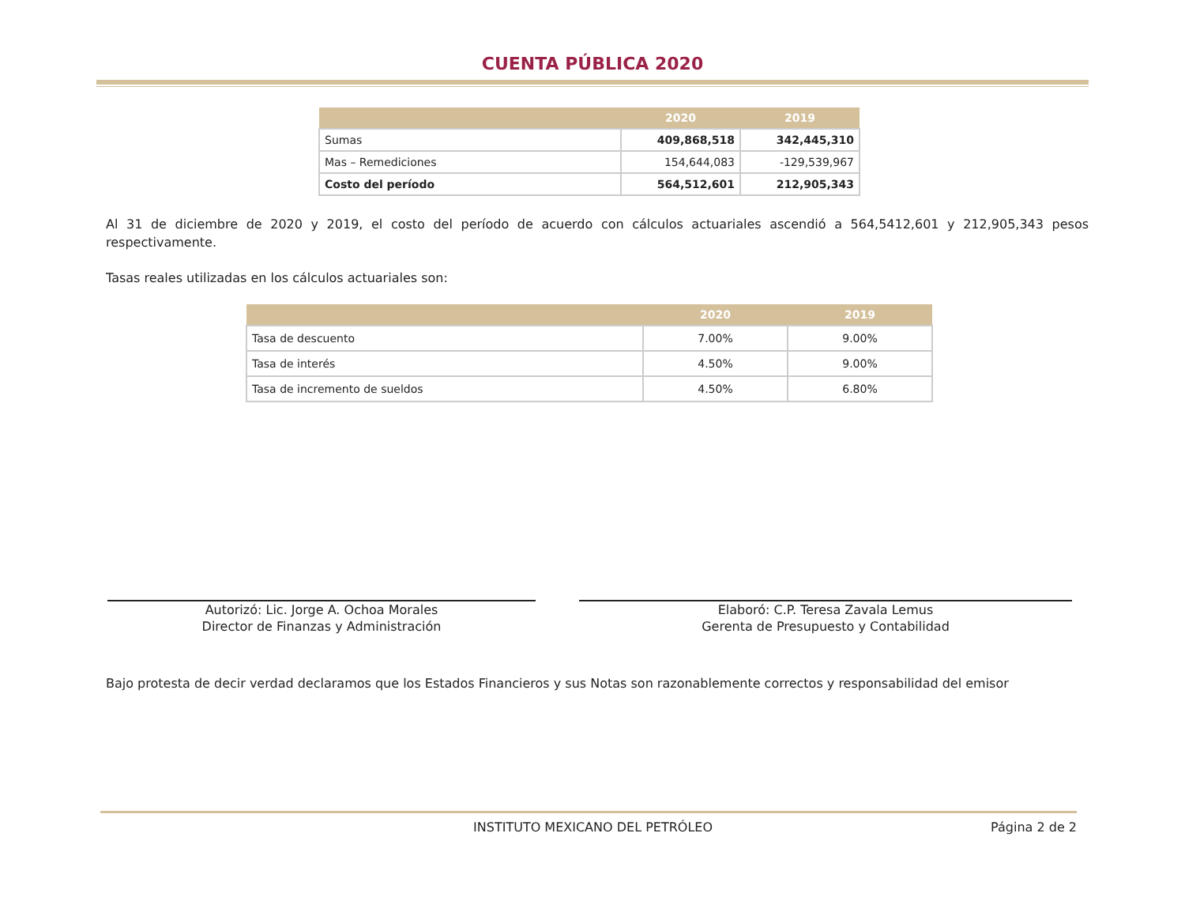CUENTA PÚBLICA 2020
| | 2020 | 2019 |
| --- | --- | --- |
| Sumas | 409,868,518 | 342,445,310 |
| Mas – Remediciones | 154,644,083 | -129,539,967 |
| Costo del período | 564,512,601 | 212,905,343 |
Al 31 de diciembre de 2020 y 2019, el costo del período de acuerdo con cálculos actuariales ascendió a 564,5412,601 y 212,905,343 pesos respectivamente.
Tasas reales utilizadas en los cálculos actuariales son:
| | 2020 | 2019 |
| --- | --- | --- |
| Tasa de descuento | 7.00% | 9.00% |
| Tasa de interés | 4.50% | 9.00% |
| Tasa de incremento de sueldos | 4.50% | 6.80% |
Autorizó: Lic. Jorge A. Ochoa Morales
Director de Finanzas y Administración
Elaboró: C.P. Teresa Zavala Lemus
Gerenta de Presupuesto y Contabilidad
Bajo protesta de decir verdad declaramos que los Estados Financieros y sus Notas son razonablemente correctos y responsabilidad del emisor
INSTITUTO MEXICANO DEL PETRÓLEO Página 2 de 2